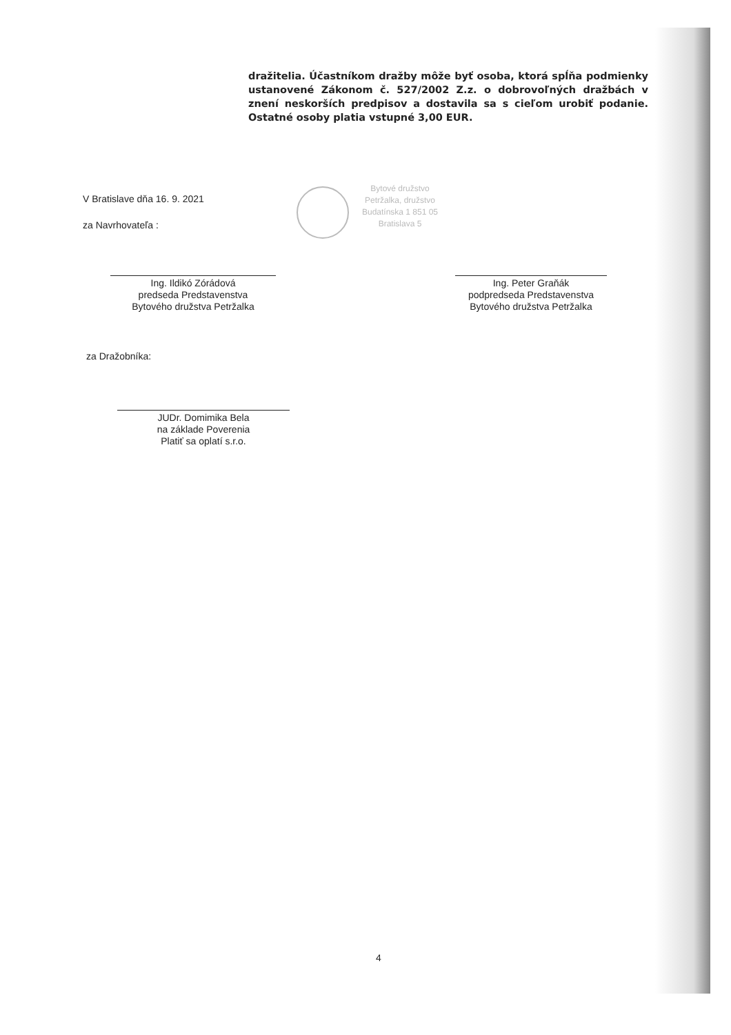dražitelia. Účastníkom dražby môže byť osoba, ktorá spĺňa podmienky ustanovené Zákonom č. 527/2002 Z.z. o dobrovoľných dražbách v znení neskorších predpisov a dostavila sa s cieľom urobiť podanie. Ostatné osoby platia vstupné 3,00 EUR.
Bytové družstvo Petržalka, družstvo Budatínska 1 851 05 Bratislava 5
V Bratislave dňa 16. 9. 2021
za Navrhovateľa :
Ing. Ildikó Zórádová
predseda Predstavenstva
Bytového družstva Petržalka
Ing. Peter Graňák
podpredseda Predstavenstva
Bytového družstva Petržalka
za Dražobníka:
JUDr. Domimika Bela
na základe Poverenia
Platiť sa oplatí s.r.o.
4